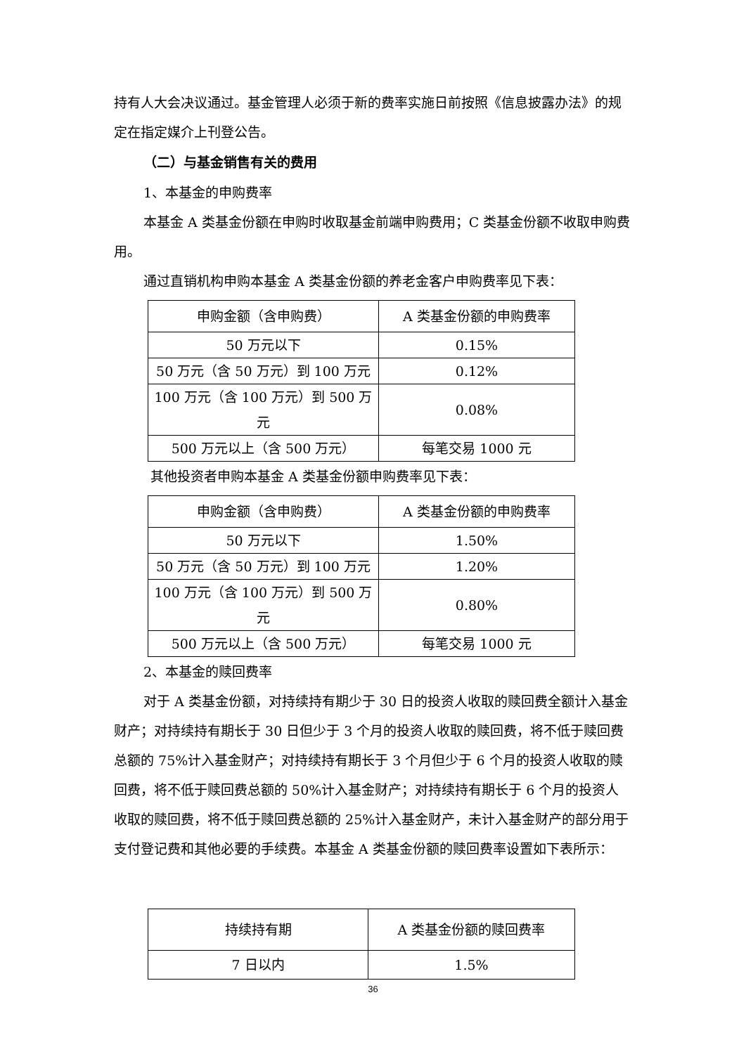持有人大会决议通过。基金管理人必须于新的费率实施日前按照《信息披露办法》的规定在指定媒介上刊登公告。
（二）与基金销售有关的费用
1、本基金的申购费率
本基金 A 类基金份额在申购时收取基金前端申购费用；C 类基金份额不收取申购费用。
通过直销机构申购本基金 A 类基金份额的养老金客户申购费率见下表：
| 申购金额（含申购费） | A 类基金份额的申购费率 |
| 50 万元以下 | 0.15% |
| 50 万元（含 50 万元）到 100 万元 | 0.12% |
| 100 万元（含 100 万元）到 500 万元 | 0.08% |
| 500 万元以上（含 500 万元） | 每笔交易 1000 元 |
其他投资者申购本基金 A 类基金份额申购费率见下表：
| 申购金额（含申购费） | A 类基金份额的申购费率 |
| 50 万元以下 | 1.50% |
| 50 万元（含 50 万元）到 100 万元 | 1.20% |
| 100 万元（含 100 万元）到 500 万元 | 0.80% |
| 500 万元以上（含 500 万元） | 每笔交易 1000 元 |
2、本基金的赎回费率
对于 A 类基金份额，对持续持有期少于 30 日的投资人收取的赎回费全额计入基金财产；对持续持有期长于 30 日但少于 3 个月的投资人收取的赎回费，将不低于赎回费总额的 75%计入基金财产；对持续持有期长于 3 个月但少于 6 个月的投资人收取的赎回费，将不低于赎回费总额的 50%计入基金财产；对持续持有期长于 6 个月的投资人收取的赎回费，将不低于赎回费总额的 25%计入基金财产，未计入基金财产的部分用于支付登记费和其他必要的手续费。本基金 A 类基金份额的赎回费率设置如下表所示：
| 持续持有期 | A 类基金份额的赎回费率 |
| 7 日以内 | 1.5% |
36